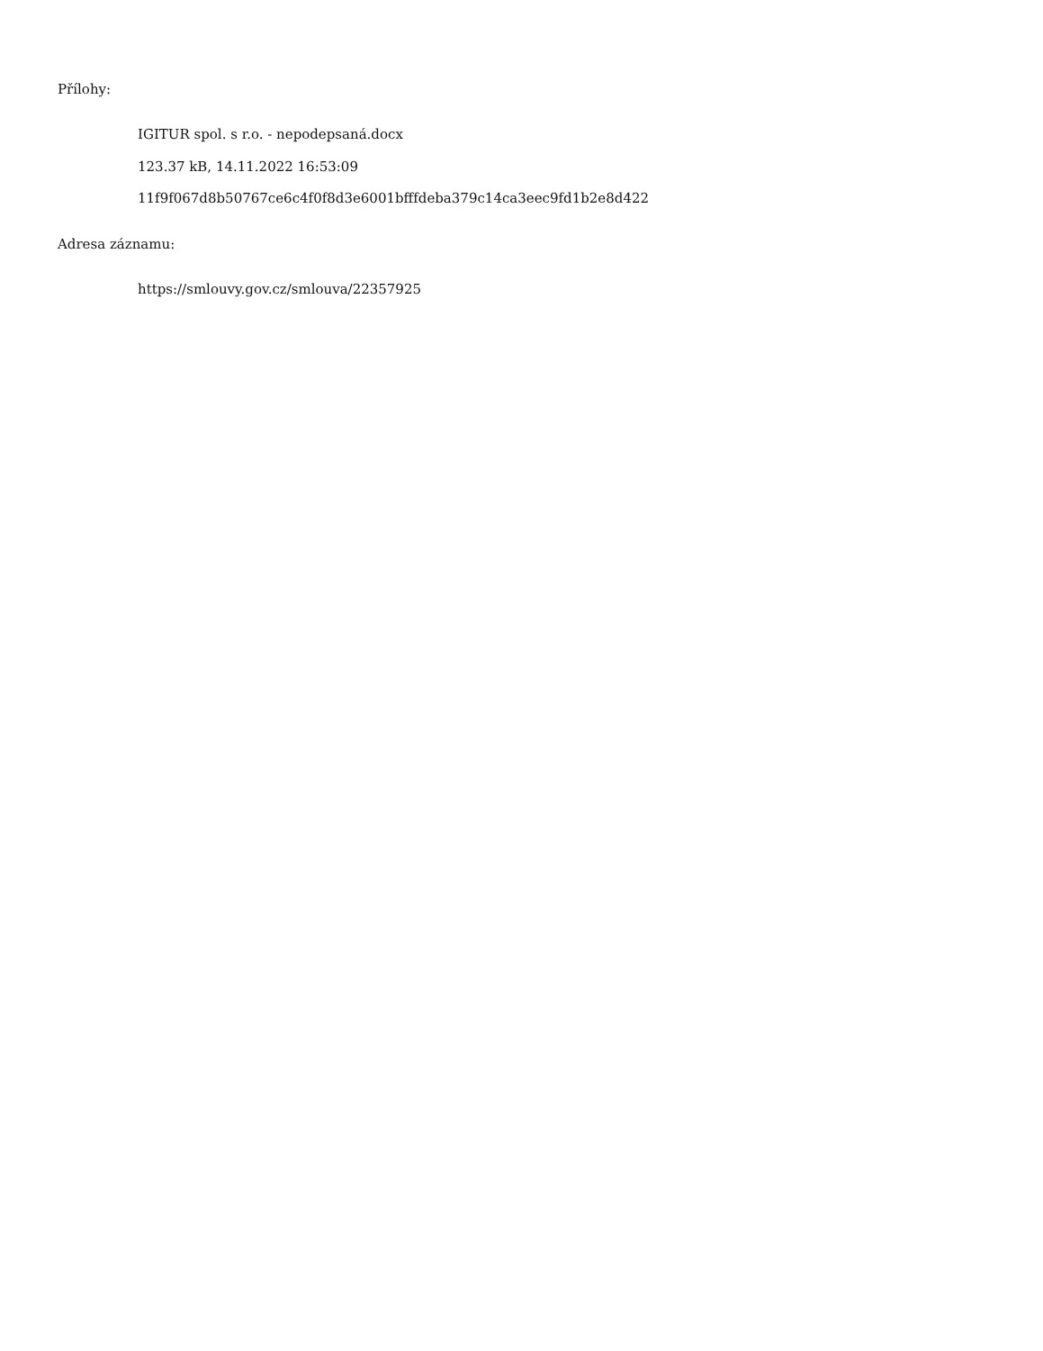Přílohy:
IGITUR spol. s r.o. - nepodepsaná.docx
123.37 kB, 14.11.2022 16:53:09
11f9f067d8b50767ce6c4f0f8d3e6001bfffdeba379c14ca3eec9fd1b2e8d422
Adresa záznamu:
https://smlouvy.gov.cz/smlouva/22357925